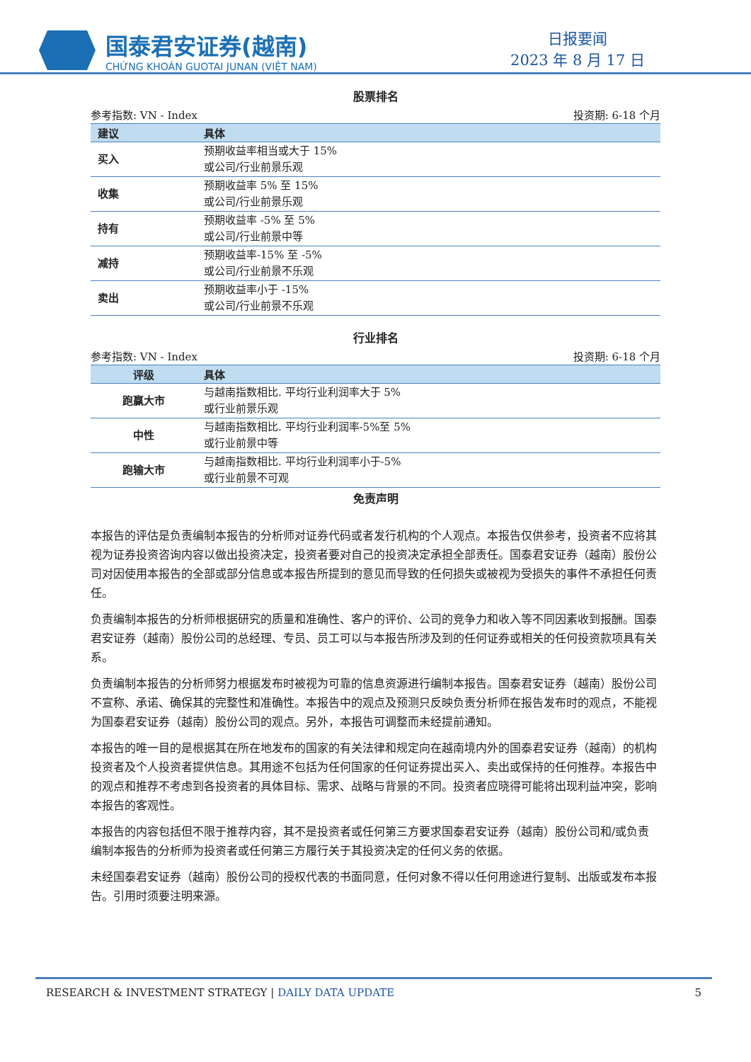国泰君安证券(越南)
CHỨNG KHOÁN GUOTAI JUNAN (VIỆT NAM)
日报要闻
2023 年 8 月 17 日
股票排名
参考指数: VN - Index 投资期: 6-18 个月
| 建议 | 具体 |
| --- | --- |
| 买入 | 预期收益率相当或大于 15% 或公司/行业前景乐观 |
| 收集 | 预期收益率 5% 至 15% 或公司/行业前景乐观 |
| 持有 | 预期收益率 -5% 至 5% 或公司/行业前景中等 |
| 减持 | 预期收益率-15% 至 -5% 或公司/行业前景不乐观 |
| 卖出 | 预期收益率小于 -15% 或公司/行业前景不乐观 |
行业排名
参考指数: VN - Index 投资期: 6-18 个月
| 评级 | 具体 |
| --- | --- |
| 跑赢大市 | 与越南指数相比. 平均行业利润率大于 5% 或行业前景乐观 |
| 中性 | 与越南指数相比. 平均行业利润率-5%至 5% 或行业前景中等 |
| 跑输大市 | 与越南指数相比. 平均行业利润率小于-5% 或行业前景不可观 |
免责声明
本报告的评估是负责编制本报告的分析师对证券代码或者发行机构的个人观点。本报告仅供参考，投资者不应将其视为证券投资咨询内容以做出投资决定，投资者要对自己的投资决定承担全部责任。国泰君安证券（越南）股份公司对因使用本报告的全部或部分信息或本报告所提到的意见而导致的任何损失或被视为受损失的事件不承担任何责任。
负责编制本报告的分析师根据研究的质量和准确性、客户的评价、公司的竞争力和收入等不同因素收到报酬。国泰君安证券（越南）股份公司的总经理、专员、员工可以与本报告所涉及到的任何证券或相关的任何投资款项具有关系。
负责编制本报告的分析师努力根据发布时被视为可靠的信息资源进行编制本报告。国泰君安证券（越南）股份公司不宣称、承诺、确保其的完整性和准确性。本报告中的观点及预测只反映负责分析师在报告发布时的观点，不能视为国泰君安证券（越南）股份公司的观点。另外，本报告可调整而未经提前通知。
本报告的唯一目的是根据其在所在地发布的国家的有关法律和规定向在越南境内外的国泰君安证券（越南）的机构投资者及个人投资者提供信息。其用途不包括为任何国家的任何证券提出买入、卖出或保持的任何推荐。本报告中的观点和推荐不考虑到各投资者的具体目标、需求、战略与背景的不同。投资者应晓得可能将出现利益冲突，影响本报告的客观性。
本报告的内容包括但不限于推荐内容，其不是投资者或任何第三方要求国泰君安证券（越南）股份公司和/或负责编制本报告的分析师为投资者或任何第三方履行关于其投资决定的任何义务的依据。
未经国泰君安证券（越南）股份公司的授权代表的书面同意，任何对象不得以任何用途进行复制、出版或发布本报告。引用时须要注明来源。
RESEARCH & INVESTMENT STRATEGY | DAILY DATA UPDATE 5